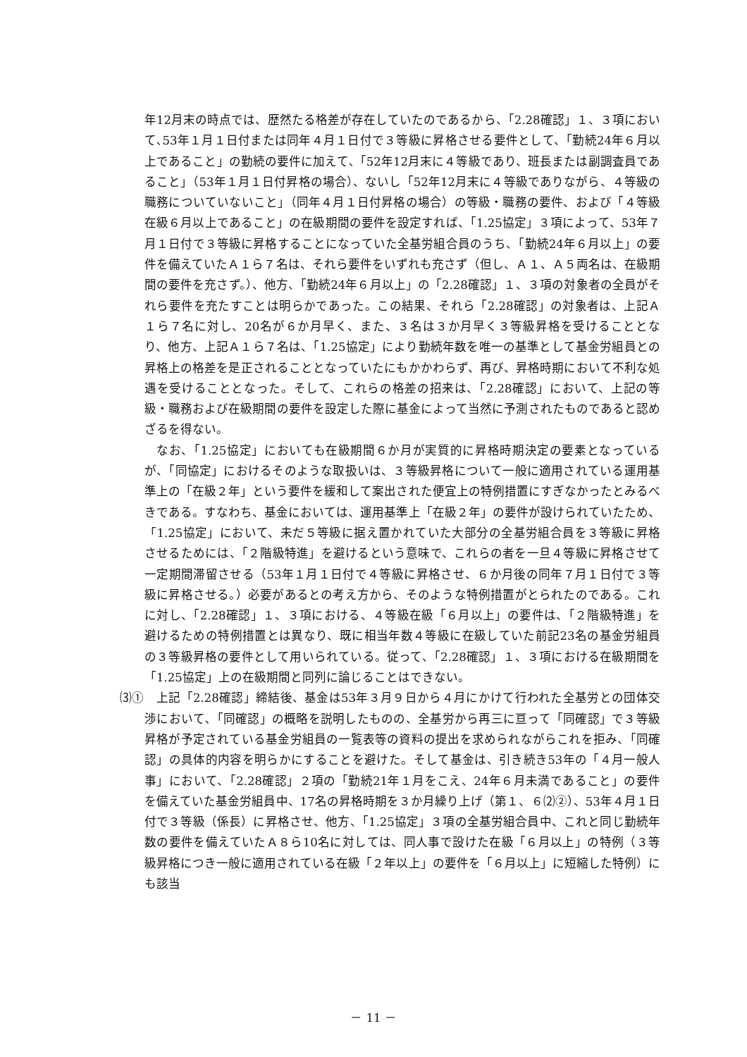年12月末の時点では、歴然たる格差が存在していたのであるから、「2.28確認」１、３項において､53年１月１日付または同年４月１日付で３等級に昇格させる要件として、「勤続24年６月以上であること」の勤続の要件に加えて､「52年12月末に４等級であり、班長または副調査員であること」（53年１月１日付昇格の場合）、ないし「52年12月末に４等級でありながら、４等級の職務についていないこと」（同年４月１日付昇格の場合）の等級・職務の要件、および「４等級在級６月以上であること」の在級期間の要件を設定すれば、「1.25協定」３項によって、53年７月１日付で３等級に昇格することになっていた全基労組合員のうち、「勤続24年６月以上」の要件を備えていたＡ１ら７名は、それら要件をいずれも充さず（但し、Ａ１、Ａ５両名は、在級期間の要件を充さず。）、他方、「勤続24年６月以上」の「2.28確認」１、３項の対象者の全員がそれら要件を充たすことは明らかであった。この結果、それら「2.28確認」の対象者は、上記Ａ１ら７名に対し、20名が６か月早く、また、３名は３か月早く３等級昇格を受けることとなり、他方、上記Ａ１ら７名は、「1.25協定」により勤続年数を唯一の基準として基金労組員との昇格上の格差を是正されることとなっていたにもかかわらず、再び、昇格時期において不利な処遇を受けることとなった。そして、これらの格差の招来は、「2.28確認」において、上記の等級・職務および在級期間の要件を設定した際に基金によって当然に予測されたものであると認めざるを得ない。
なお、「1.25協定」においても在級期間６か月が実質的に昇格時期決定の要素となっているが、「同協定」におけるそのような取扱いは、３等級昇格について一般に適用されている運用基準上の「在級２年」という要件を緩和して案出された便宜上の特例措置にすぎなかったとみるべきである。すなわち、基金においては、運用基準上「在級２年」の要件が設けられていたため、「1.25協定」において、未だ５等級に据え置かれていた大部分の全基労組合員を３等級に昇格させるためには、「２階級特進」を避けるという意味で、これらの者を一旦４等級に昇格させて一定期間滞留させる（53年１月１日付で４等級に昇格させ、６か月後の同年７月１日付で３等級に昇格させる。）必要があるとの考え方から、そのような特例措置がとられたのである。これに対し、「2.28確認」１、３項における、４等級在級「６月以上」の要件は、「２階級特進」を避けるための特例措置とは異なり、既に相当年数４等級に在級していた前記23名の基金労組員の３等級昇格の要件として用いられている。従って、「2.28確認」１、３項における在級期間を「1.25協定」上の在級期間と同列に論じることはできない。
⑶①　上記「2.28確認」締結後、基金は53年３月９日から４月にかけて行われた全基労との団体交渉において､「同確認」の概略を説明したものの、全基労から再三に亘って「同確認」で３等級昇格が予定されている基金労組員の一覧表等の資料の提出を求められながらこれを拒み、「同確認」の具体的内容を明らかにすることを避けた。そして基金は、引き続き53年の「４月一般人事」において、「2.28確認」２項の「勤続21年１月をこえ、24年６月未満であること」の要件を備えていた基金労組員中、17名の昇格時期を３か月繰り上げ（第１、６⑵②）、53年４月１日付で３等級（係長）に昇格させ、他方、「1.25協定」３項の全基労組合員中、これと同じ勤続年数の要件を備えていたＡ８ら10名に対しては、同人事で設けた在級「６月以上」の特例（３等級昇格につき一般に適用されている在級「２年以上」の要件を「６月以上」に短縮した特例）にも該当
－ 11 －